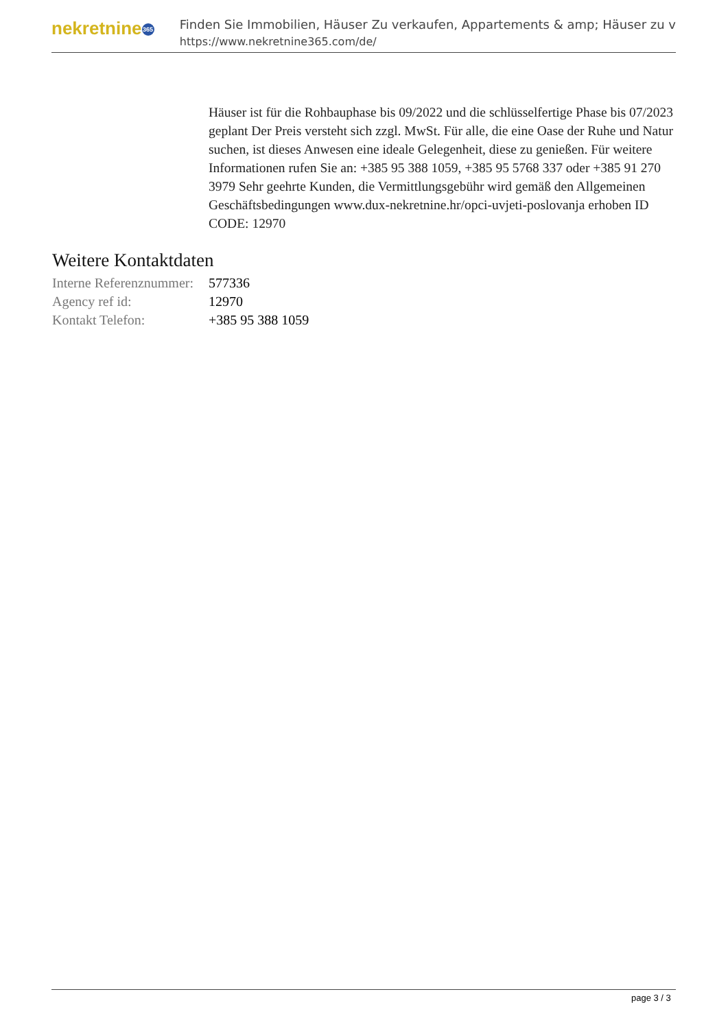nekretnine 365
Finden Sie Immobilien, Häuser Zu verkaufen, Appartements & amp; Häuser zu v
https://www.nekretnine365.com/de/
Häuser ist für die Rohbauphase bis 09/2022 und die schlüsselfertige Phase bis 07/2023 geplant Der Preis versteht sich zzgl. MwSt. Für alle, die eine Oase der Ruhe und Natur suchen, ist dieses Anwesen eine ideale Gelegenheit, diese zu genießen. Für weitere Informationen rufen Sie an: +385 95 388 1059, +385 95 5768 337 oder +385 91 270 3979 Sehr geehrte Kunden, die Vermittlungsgebühr wird gemäß den Allgemeinen Geschäftsbedingungen www.dux-nekretnine.hr/opci-uvjeti-poslovanja erhoben ID CODE: 12970
Weitere Kontaktdaten
| Interne Referenznummer: | 577336 |
| Agency ref id: | 12970 |
| Kontakt Telefon: | +385 95 388 1059 |
page 3 / 3